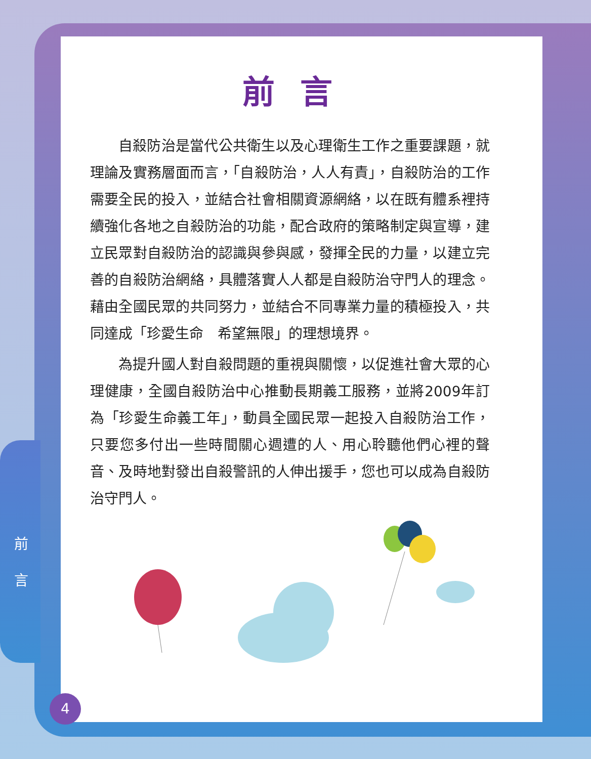前言
自殺防治是當代公共衛生以及心理衛生工作之重要課題，就理論及實務層面而言，「自殺防治，人人有責」，自殺防治的工作需要全民的投入，並結合社會相關資源網絡，以在既有體系裡持續強化各地之自殺防治的功能，配合政府的策略制定與宣導，建立民眾對自殺防治的認識與參與感，發揮全民的力量，以建立完善的自殺防治網絡，具體落實人人都是自殺防治守門人的理念。藉由全國民眾的共同努力，並結合不同專業力量的積極投入，共同達成「珍愛生命　希望無限」的理想境界。
為提升國人對自殺問題的重視與關懷，以促進社會大眾的心理健康，全國自殺防治中心推動長期義工服務，並將2009年訂為「珍愛生命義工年」，動員全國民眾一起投入自殺防治工作，只要您多付出一些時間關心週遭的人、用心聆聽他們心裡的聲音、及時地對發出自殺警訊的人伸出援手，您也可以成為自殺防治守門人。
前
言
4